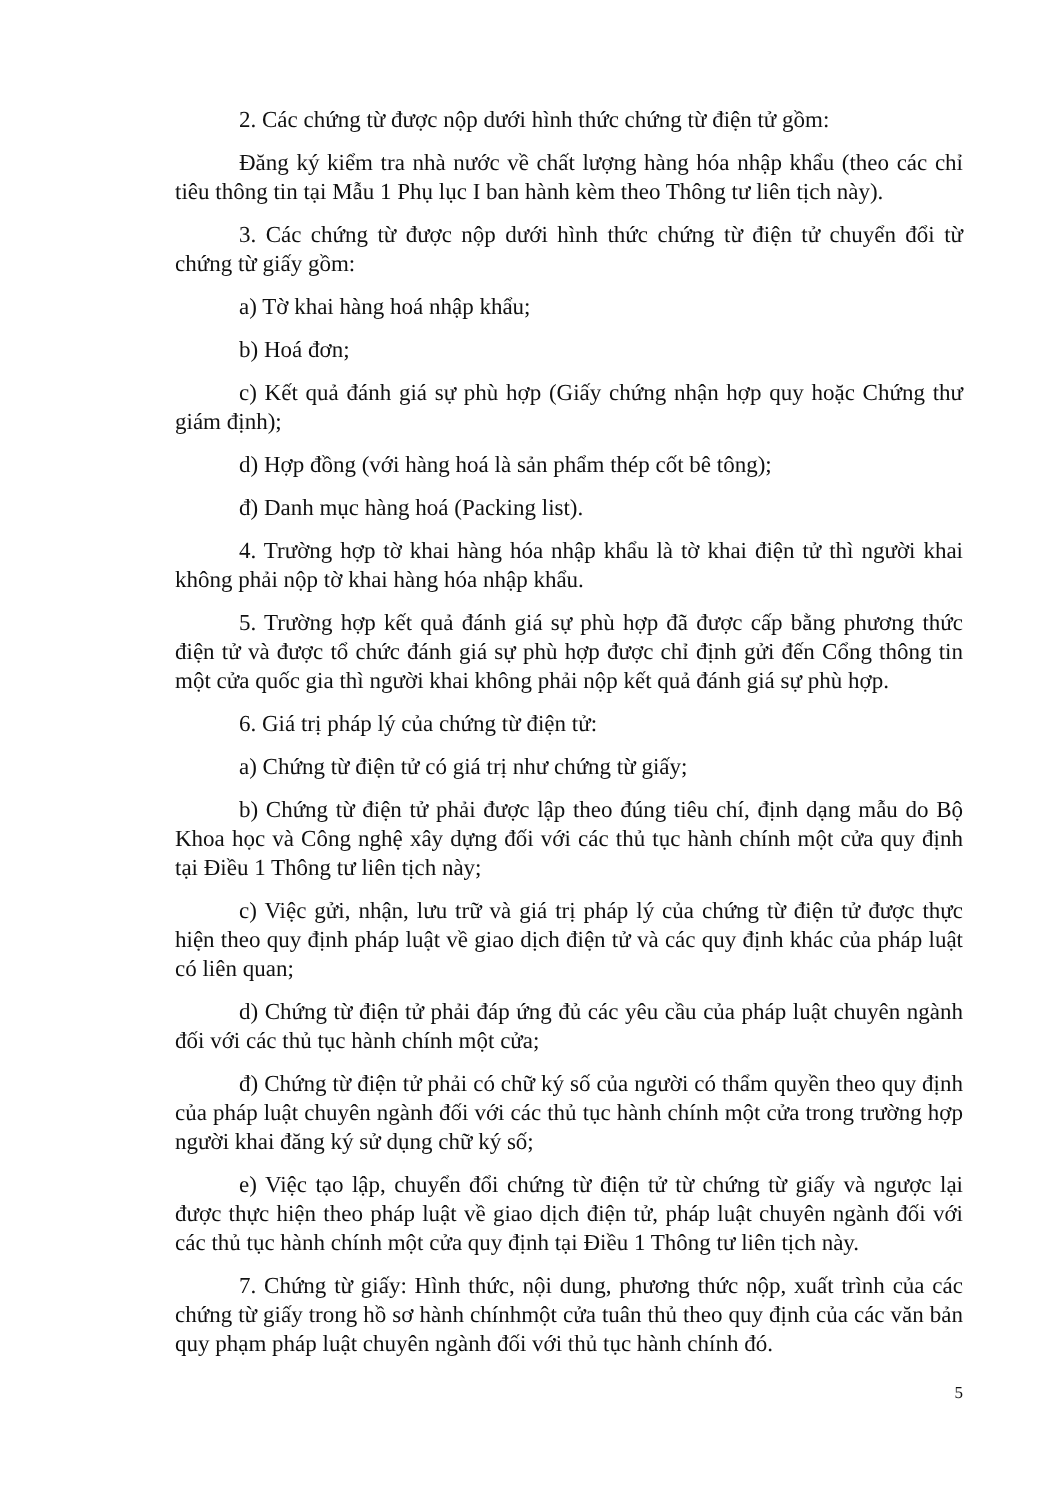2. Các chứng từ được nộp dưới hình thức chứng từ điện tử gồm:
Đăng ký kiểm tra nhà nước về chất lượng hàng hóa nhập khẩu (theo các chỉ tiêu thông tin tại Mẫu 1 Phụ lục I ban hành kèm theo Thông tư liên tịch này).
3. Các chứng từ được nộp dưới hình thức chứng từ điện tử chuyển đổi từ chứng từ giấy gồm:
a) Tờ khai hàng hoá nhập khẩu;
b) Hoá đơn;
c) Kết quả đánh giá sự phù hợp (Giấy chứng nhận hợp quy hoặc Chứng thư giám định);
d) Hợp đồng (với hàng hoá là sản phẩm thép cốt bê tông);
đ) Danh mục hàng hoá (Packing list).
4. Trường hợp tờ khai hàng hóa nhập khẩu là tờ khai điện tử thì người khai không phải nộp tờ khai hàng hóa nhập khẩu.
5. Trường hợp kết quả đánh giá sự phù hợp đã được cấp bằng phương thức điện tử và được tổ chức đánh giá sự phù hợp được chỉ định gửi đến Cổng thông tin một cửa quốc gia thì người khai không phải nộp kết quả đánh giá sự phù hợp.
6. Giá trị pháp lý của chứng từ điện tử:
a) Chứng từ điện tử có giá trị như chứng từ giấy;
b) Chứng từ điện tử phải được lập theo đúng tiêu chí, định dạng mẫu do Bộ Khoa học và Công nghệ xây dựng đối với các thủ tục hành chính một cửa quy định tại Điều 1 Thông tư liên tịch này;
c) Việc gửi, nhận, lưu trữ và giá trị pháp lý của chứng từ điện tử được thực hiện theo quy định pháp luật về giao dịch điện tử và các quy định khác của pháp luật có liên quan;
d) Chứng từ điện tử phải đáp ứng đủ các yêu cầu của pháp luật chuyên ngành đối với các thủ tục hành chính một cửa;
đ) Chứng từ điện tử phải có chữ ký số của người có thẩm quyền theo quy định của pháp luật chuyên ngành đối với các thủ tục hành chính một cửa trong trường hợp người khai đăng ký sử dụng chữ ký số;
e) Việc tạo lập, chuyển đổi chứng từ điện tử từ chứng từ giấy và ngược lại được thực hiện theo pháp luật về giao dịch điện tử, pháp luật chuyên ngành đối với các thủ tục hành chính một cửa quy định tại Điều 1 Thông tư liên tịch này.
7. Chứng từ giấy: Hình thức, nội dung, phương thức nộp, xuất trình của các chứng từ giấy trong hồ sơ hành chínhmột cửa tuân thủ theo quy định của các văn bản quy phạm pháp luật chuyên ngành đối với thủ tục hành chính đó.
5